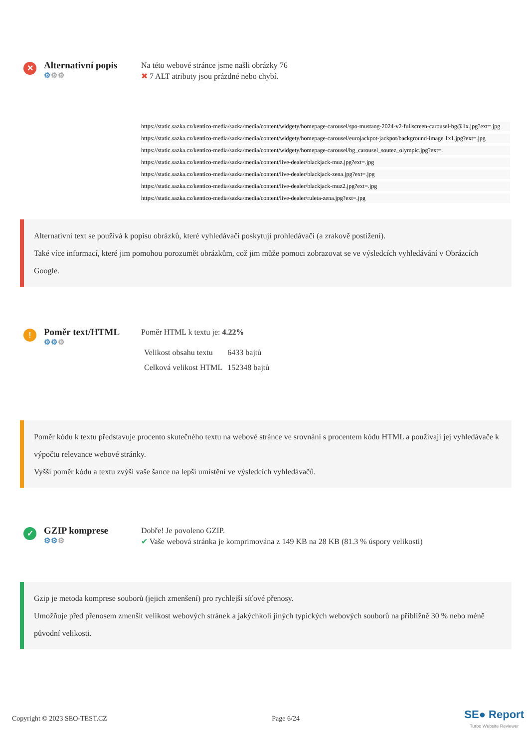✕
Alternativní popis
⚙⚙⚙
Na této webové stránce jsme našli obrázky 76
✖ 7 ALT atributy jsou prázdné nebo chybí.
https://static.sazka.cz/kentico-media/sazka/media/content/widgety/homepage-carousel/spo-mustang-2024-v2-fullscreen-carousel-bg@1x.jpg?ext=.jpg
https://static.sazka.cz/kentico-media/sazka/media/content/widgety/homepage-carousel/eurojackpot-jackpot/background-image 1x1.jpg?ext=.jpg
https://static.sazka.cz/kentico-media/sazka/media/content/widgety/homepage-carousel/bg_carousel_soutez_olympic.jpg?ext=.
https://static.sazka.cz/kentico-media/sazka/media/content/live-dealer/blackjack-muz.jpg?ext=.jpg
https://static.sazka.cz/kentico-media/sazka/media/content/live-dealer/blackjack-zena.jpg?ext=.jpg
https://static.sazka.cz/kentico-media/sazka/media/content/live-dealer/blackjack-muz2.jpg?ext=.jpg
https://static.sazka.cz/kentico-media/sazka/media/content/live-dealer/ruleta-zena.jpg?ext=.jpg
Alternativní text se používá k popisu obrázků, které vyhledávači poskytují prohledávači (a zrakově postižení).
Také více informací, které jim pomohou porozumět obrázkům, což jim může pomoci zobrazovat se ve výsledcích vyhledávání v Obrázcích Google.
!
Poměr text/HTML
⚙⚙⚙
Poměr HTML k textu je: 4.22%
| Velikost obsahu textu | 6433 bajtů |
| Celková velikost HTML | 152348 bajtů |
Poměr kódu k textu představuje procento skutečného textu na webové stránce ve srovnání s procentem kódu HTML a používají jej vyhledávače k výpočtu relevance webové stránky.
Vyšší poměr kódu a textu zvýší vaše šance na lepší umístění ve výsledcích vyhledávačů.
✓
GZIP komprese
⚙⚙⚙
Dobře! Je povoleno GZIP.
✔ Vaše webová stránka je komprimována z 149 KB na 28 KB (81.3 % úspory velikosti)
Gzip je metoda komprese souborů (jejich zmenšení) pro rychlejší síťové přenosy.
Umožňuje před přenosem zmenšit velikost webových stránek a jakýchkoli jiných typických webových souborů na přibližně 30 % nebo méně původní velikosti.
Copyright © 2023 SEO-TEST.CZ Page 6/24 SE● Report
Turbo Website Reviewer